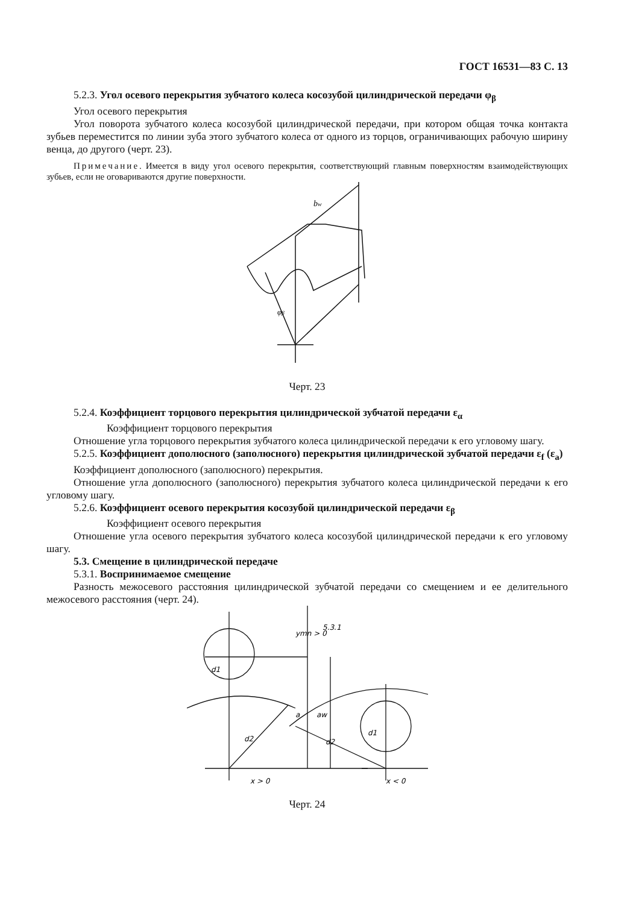ГОСТ 16531—83 С. 13
5.2.3. Угол осевого перекрытия зубчатого колеса косозубой цилиндрической передачи φ<sub>β</sub>
Угол осевого перекрытия
Угол поворота зубчатого колеса косозубой цилиндрической передачи, при котором общая точка контакта зубьев переместится по линии зуба этого зубчатого колеса от одного из торцов, ограничивающих рабочую ширину венца, до другого (черт. 23).
Примечание. Имеется в виду угол осевого перекрытия, соответствующий главным поверхностям взаимодействующих зубьев, если не оговариваются другие поверхности.
bw
φβ
Черт. 23
5.2.4. Коэффициент торцового перекрытия цилиндрической зубчатой передачи ε<sub>α</sub>
Коэффициент торцового перекрытия
Отношение угла торцового перекрытия зубчатого колеса цилиндрической передачи к его угловому шагу.
5.2.5. Коэффициент дополюсного (заполюсного) перекрытия цилиндрической зубчатой передачи ε<sub>f</sub> (ε<sub>a</sub>)
Коэффициент дополюсного (заполюсного) перекрытия.
Отношение угла дополюсного (заполюсного) перекрытия зубчатого колеса цилиндрической передачи к его угловому шагу.
5.2.6. Коэффициент осевого перекрытия косозубой цилиндрической передачи ε<sub>β</sub>
Коэффициент осевого перекрытия
Отношение угла осевого перекрытия зубчатого колеса косозубой цилиндрической передачи к его угловому шагу.
5.3. Смещение в цилиндрической передаче
5.3.1. Воспринимаемое смещение
Разность межосевого расстояния цилиндрической зубчатой передачи со смещением и ее делительного межосевого расстояния (черт. 24).
d1
d2
a
aw
5.3.1
x > 0
x < 0
ymn > 0
d1
d2
Черт. 24